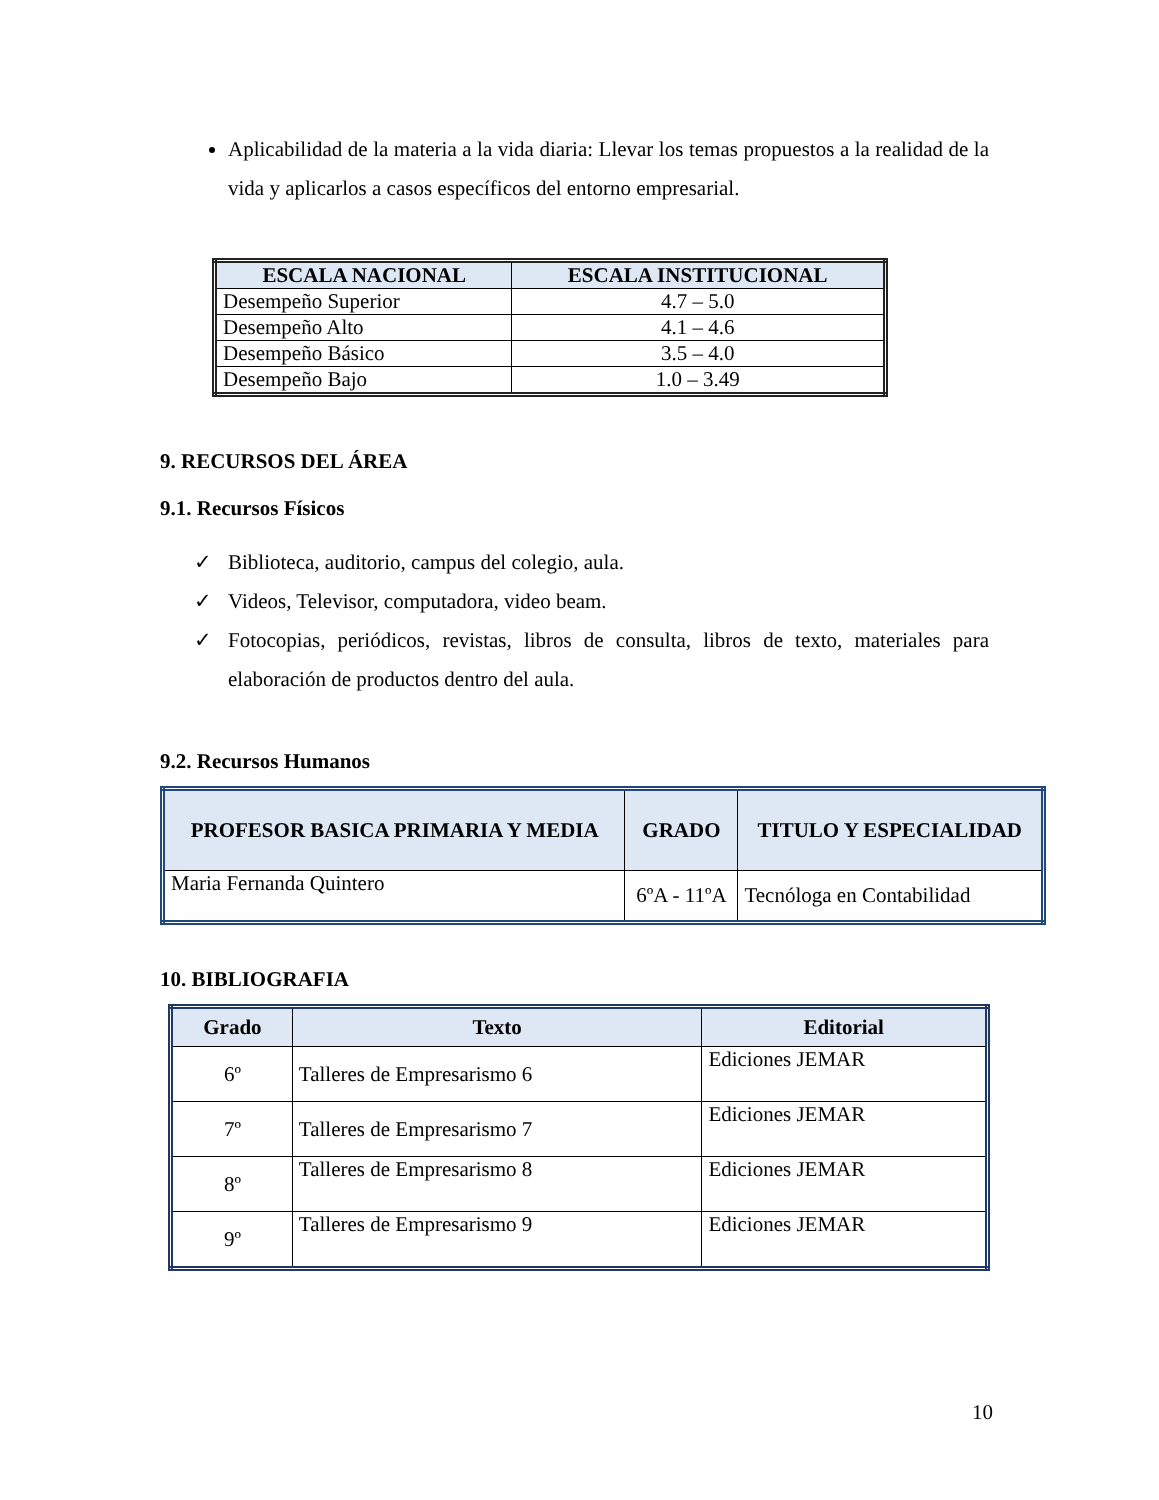Aplicabilidad de la materia a la vida diaria: Llevar los temas propuestos a la realidad de la vida y aplicarlos a casos específicos del entorno empresarial.
| ESCALA NACIONAL | ESCALA INSTITUCIONAL |
| --- | --- |
| Desempeño Superior | 4.7 – 5.0 |
| Desempeño Alto | 4.1 – 4.6 |
| Desempeño Básico | 3.5 – 4.0 |
| Desempeño Bajo | 1.0 – 3.49 |
9. RECURSOS DEL ÁREA
9.1. Recursos Físicos
✓ Biblioteca, auditorio, campus del colegio, aula.
✓ Videos, Televisor, computadora, video beam.
✓ Fotocopias, periódicos, revistas, libros de consulta, libros de texto, materiales para elaboración de productos dentro del aula.
9.2. Recursos Humanos
| PROFESOR BASICA PRIMARIA Y MEDIA | GRADO | TITULO Y ESPECIALIDAD |
| --- | --- | --- |
| Maria Fernanda Quintero | 6ºA - 11ºA | Tecnóloga en Contabilidad |
10. BIBLIOGRAFIA
| Grado | Texto | Editorial |
| --- | --- | --- |
| 6º | Talleres de Empresarismo 6 | Ediciones JEMAR |
| 7º | Talleres de Empresarismo 7 | Ediciones JEMAR |
| 8º | Talleres de Empresarismo 8 | Ediciones JEMAR |
| 9º | Talleres de Empresarismo 9 | Ediciones JEMAR |
10